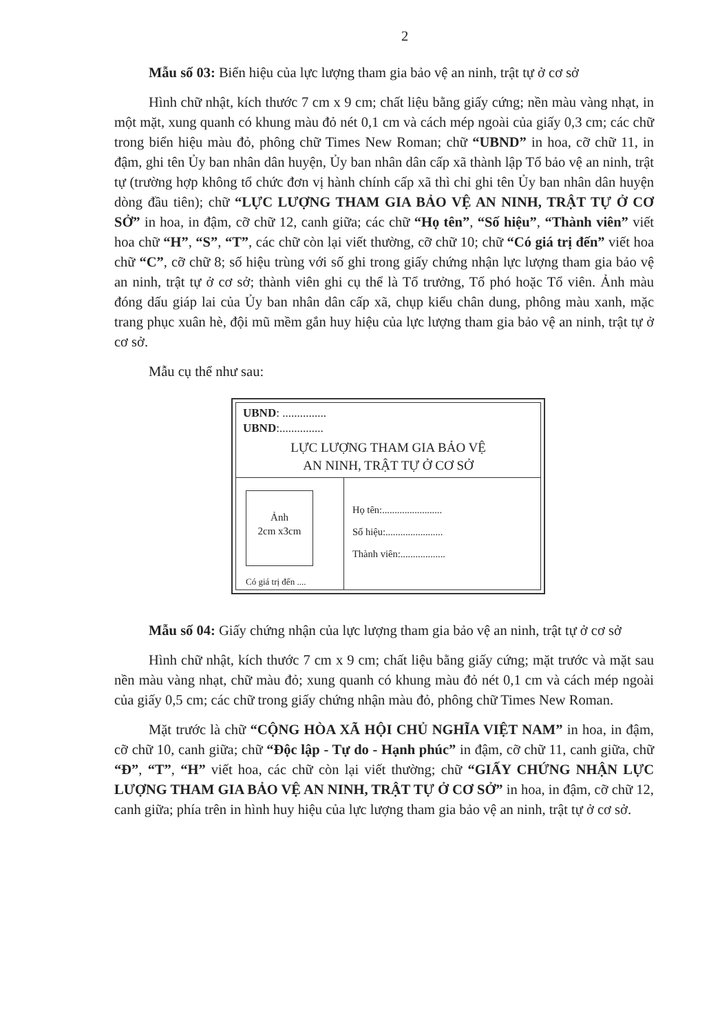2
Mẫu số 03: Biển hiệu của lực lượng tham gia bảo vệ an ninh, trật tự ở cơ sở
Hình chữ nhật, kích thước 7 cm x 9 cm; chất liệu bằng giấy cứng; nền màu vàng nhạt, in một mặt, xung quanh có khung màu đỏ nét 0,1 cm và cách mép ngoài của giấy 0,3 cm; các chữ trong biển hiệu màu đỏ, phông chữ Times New Roman; chữ “UBND” in hoa, cỡ chữ 11, in đậm, ghi tên Ủy ban nhân dân huyện, Ủy ban nhân dân cấp xã thành lập Tổ bảo vệ an ninh, trật tự (trường hợp không tổ chức đơn vị hành chính cấp xã thì chỉ ghi tên Ủy ban nhân dân huyện dòng đầu tiên); chữ “LỰC LƯỢNG THAM GIA BẢO VỆ AN NINH, TRẬT TỰ Ở CƠ SỞ” in hoa, in đậm, cỡ chữ 12, canh giữa; các chữ “Họ tên”, “Số hiệu”, “Thành viên” viết hoa chữ “H”, “S”, “T”, các chữ còn lại viết thường, cỡ chữ 10; chữ “Có giá trị đến” viết hoa chữ “C”, cỡ chữ 8; số hiệu trùng với số ghi trong giấy chứng nhận lực lượng tham gia bảo vệ an ninh, trật tự ở cơ sở; thành viên ghi cụ thể là Tổ trưởng, Tổ phó hoặc Tổ viên. Ảnh màu đóng dấu giáp lai của Ủy ban nhân dân cấp xã, chụp kiểu chân dung, phông màu xanh, mặc trang phục xuân hè, đội mũ mềm gắn huy hiệu của lực lượng tham gia bảo vệ an ninh, trật tự ở cơ sở.
Mẫu cụ thể như sau:
UBND: ...............
UBND:...............
LỰC LƯỢNG THAM GIA BẢO VỆ
AN NINH, TRẬT TỰ Ở CƠ SỞ
Ảnh
2cm x3cm
Có giá trị đến ....
Họ tên:........................
Số hiệu:.......................
Thành viên:..................
Mẫu số 04: Giấy chứng nhận của lực lượng tham gia bảo vệ an ninh, trật tự ở cơ sở
Hình chữ nhật, kích thước 7 cm x 9 cm; chất liệu bằng giấy cứng; mặt trước và mặt sau nền màu vàng nhạt, chữ màu đỏ; xung quanh có khung màu đỏ nét 0,1 cm và cách mép ngoài của giấy 0,5 cm; các chữ trong giấy chứng nhận màu đỏ, phông chữ Times New Roman.
Mặt trước là chữ “CỘNG HÒA XÃ HỘI CHỦ NGHĨA VIỆT NAM” in hoa, in đậm, cỡ chữ 10, canh giữa; chữ “Độc lập - Tự do - Hạnh phúc” in đậm, cỡ chữ 11, canh giữa, chữ “Đ”, “T”, “H” viết hoa, các chữ còn lại viết thường; chữ “GIẤY CHỨNG NHẬN LỰC LƯỢNG THAM GIA BẢO VỆ AN NINH, TRẬT TỰ Ở CƠ SỞ” in hoa, in đậm, cỡ chữ 12, canh giữa; phía trên in hình huy hiệu của lực lượng tham gia bảo vệ an ninh, trật tự ở cơ sở.